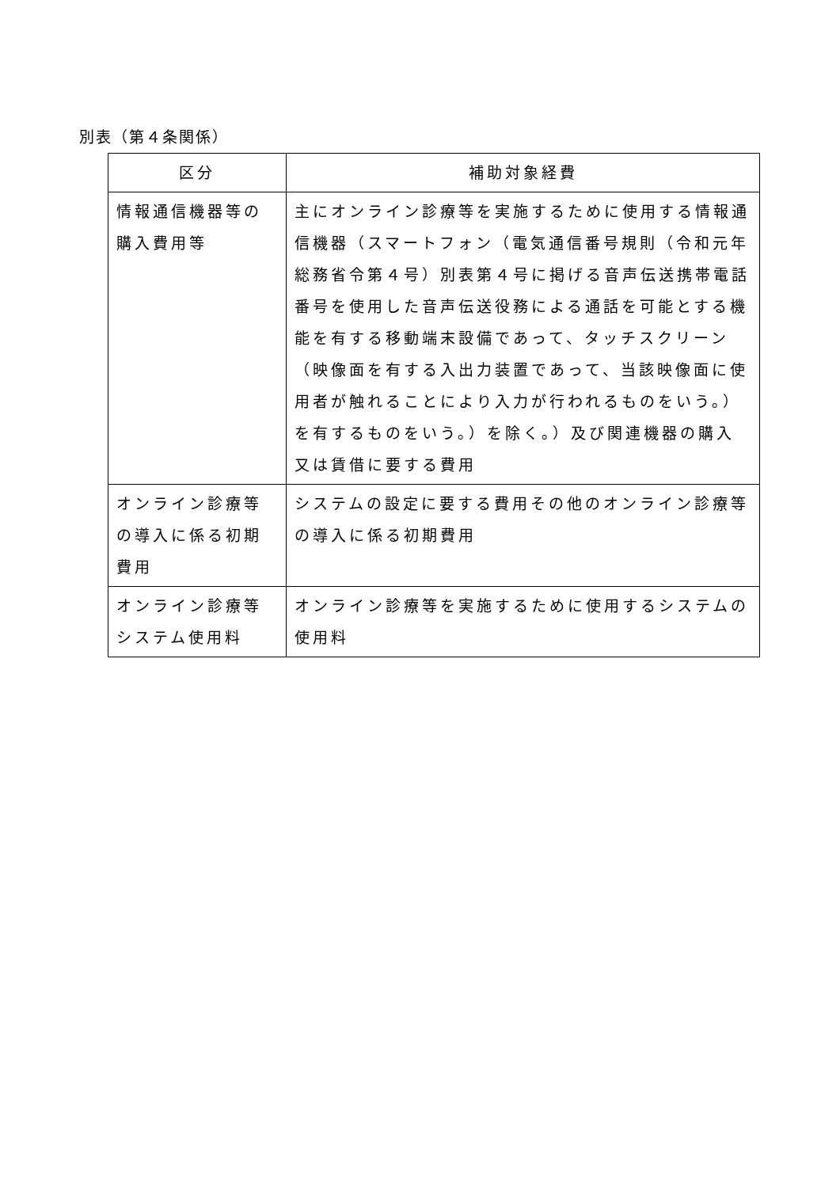別表（第４条関係）
| 区分 | 補助対象経費 |
| --- | --- |
| 情報通信機器等の購入費用等 | 主にオンライン診療等を実施するために使用する情報通信機器（スマートフォン（電気通信番号規則（令和元年総務省令第４号）別表第４号に掲げる音声伝送携帯電話番号を使用した音声伝送役務による通話を可能とする機能を有する移動端末設備であって、タッチスクリーン（映像面を有する入出力装置であって、当該映像面に使用者が触れることにより入力が行われるものをいう。）を有するものをいう。）を除く。）及び関連機器の購入又は賃借に要する費用 |
| オンライン診療等の導入に係る初期費用 | システムの設定に要する費用その他のオンライン診療等の導入に係る初期費用 |
| オンライン診療等システム使用料 | オンライン診療等を実施するために使用するシステムの使用料 |